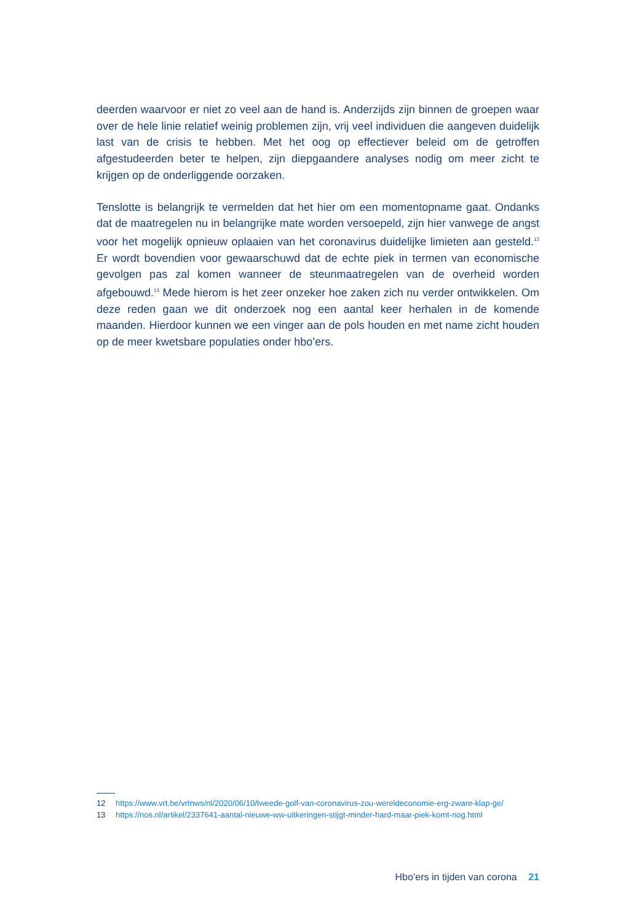deerden waarvoor er niet zo veel aan de hand is. Anderzijds zijn binnen de groepen waar over de hele linie relatief weinig problemen zijn, vrij veel individuen die aangeven duidelijk last van de crisis te hebben. Met het oog op effectiever beleid om de getroffen afgestudeerden beter te helpen, zijn diepgaandere analyses nodig om meer zicht te krijgen op de onderliggende oorzaken.
Tenslotte is belangrijk te vermelden dat het hier om een momentopname gaat. Ondanks dat de maatregelen nu in belangrijke mate worden versoepeld, zijn hier vanwege de angst voor het mogelijk opnieuw oplaaien van het coronavirus duidelijke limieten aan gesteld.<sup>12</sup> Er wordt bovendien voor gewaarschuwd dat de echte piek in termen van economische gevolgen pas zal komen wanneer de steunmaatregelen van de overheid worden afgebouwd.<sup>13</sup> Mede hierom is het zeer onzeker hoe zaken zich nu verder ontwikkelen. Om deze reden gaan we dit onderzoek nog een aantal keer herhalen in de komende maanden. Hierdoor kunnen we een vinger aan de pols houden en met name zicht houden op de meer kwetsbare populaties onder hbo’ers.
12 https://www.vrt.be/vrtnws/nl/2020/06/10/tweede-golf-van-coronavirus-zou-wereldeconomie-erg-zware-klap-ge/
13 https://nos.nl/artikel/2337641-aantal-nieuwe-ww-uitkeringen-stijgt-minder-hard-maar-piek-komt-nog.html
Hbo’ers in tijden van corona 21